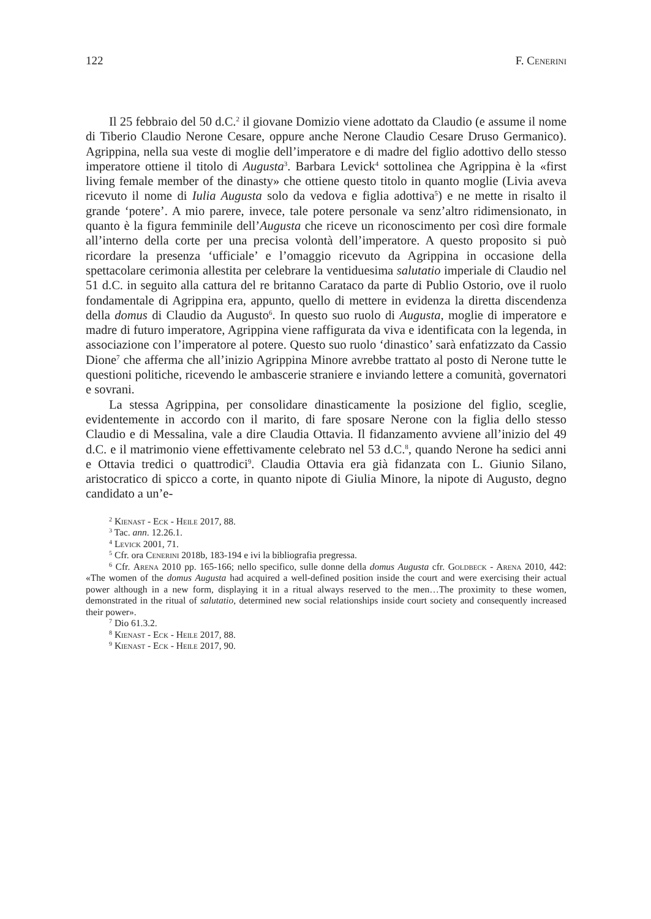122 F. Cenerini
Il 25 febbraio del 50 d.C.<sup>2</sup> il giovane Domizio viene adottato da Claudio (e assume il nome di Tiberio Claudio Nerone Cesare, oppure anche Nerone Claudio Cesare Druso Germanico). Agrippina, nella sua veste di moglie dell’imperatore e di madre del figlio adottivo dello stesso imperatore ottiene il titolo di Augusta<sup>3</sup>. Barbara Levick<sup>4</sup> sottolinea che Agrippina è la «first living female member of the dinasty» che ottiene questo titolo in quanto moglie (Livia aveva ricevuto il nome di Iulia Augusta solo da vedova e figlia adottiva<sup>5</sup>) e ne mette in risalto il grande ‘potere’. A mio parere, invece, tale potere personale va senz’altro ridimensionato, in quanto è la figura femminile dell’Augusta che riceve un riconoscimento per così dire formale all’interno della corte per una precisa volontà dell’imperatore. A questo proposito si può ricordare la presenza ‘ufficiale’ e l’omaggio ricevuto da Agrippina in occasione della spettacolare cerimonia allestita per celebrare la ventiduesima salutatio imperiale di Claudio nel 51 d.C. in seguito alla cattura del re britanno Carataco da parte di Publio Ostorio, ove il ruolo fondamentale di Agrippina era, appunto, quello di mettere in evidenza la diretta discendenza della domus di Claudio da Augusto<sup>6</sup>. In questo suo ruolo di Augusta, moglie di imperatore e madre di futuro imperatore, Agrippina viene raffigurata da viva e identificata con la legenda, in associazione con l’imperatore al potere. Questo suo ruolo ‘dinastico’ sarà enfatizzato da Cassio Dione<sup>7</sup> che afferma che all’inizio Agrippina Minore avrebbe trattato al posto di Nerone tutte le questioni politiche, ricevendo le ambascerie straniere e inviando lettere a comunità, governatori e sovrani.
La stessa Agrippina, per consolidare dinasticamente la posizione del figlio, sceglie, evidentemente in accordo con il marito, di fare sposare Nerone con la figlia dello stesso Claudio e di Messalina, vale a dire Claudia Ottavia. Il fidanzamento avviene all’inizio del 49 d.C. e il matrimonio viene effettivamente celebrato nel 53 d.C.<sup>8</sup>, quando Nerone ha sedici anni e Ottavia tredici o quattrodici<sup>9</sup>. Claudia Ottavia era già fidanzata con L. Giunio Silano, aristocratico di spicco a corte, in quanto nipote di Giulia Minore, la nipote di Augusto, degno candidato a un’e-
<sup>2</sup> Kienast - Eck - Heile 2017, 88.
<sup>3</sup> Tac. ann. 12.26.1.
<sup>4</sup> Levick 2001, 71.
<sup>5</sup> Cfr. ora Cenerini 2018b, 183-194 e ivi la bibliografia pregressa.
<sup>6</sup> Cfr. Arena 2010 pp. 165-166; nello specifico, sulle donne della domus Augusta cfr. Goldbeck - Arena 2010, 442: «The women of the domus Augusta had acquired a well-defined position inside the court and were exercising their actual power although in a new form, displaying it in a ritual always reserved to the men…The proximity to these women, demonstrated in the ritual of salutatio, determined new social relationships inside court society and consequently increased their power».
<sup>7</sup> Dio 61.3.2.
<sup>8</sup> Kienast - Eck - Heile 2017, 88.
<sup>9</sup> Kienast - Eck - Heile 2017, 90.